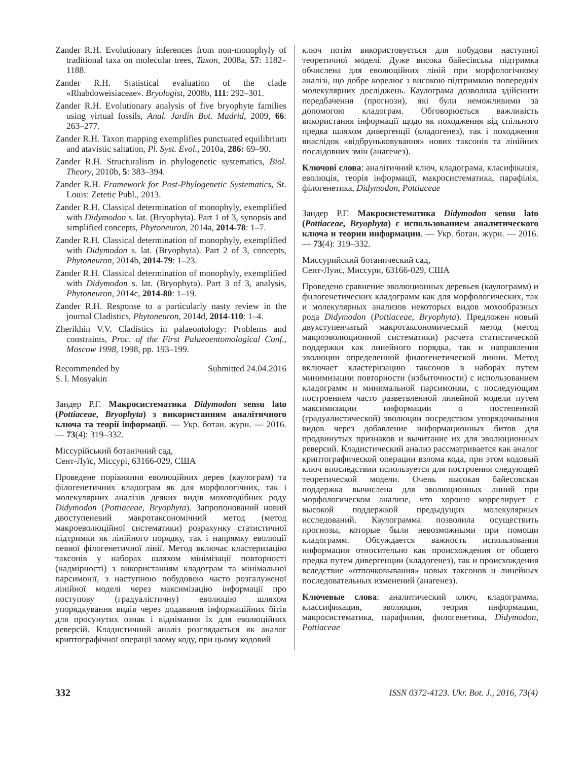Zander R.H. Evolutionary inferences from non-monophyly of traditional taxa on molecular trees, Taxon, 2008a, 57: 1182–1188.
Zander R.H. Statistical evaluation of the clade «Rhabdoweisiaceae». Bryologist, 2008b, 111: 292–301.
Zander R.H. Evolutionary analysis of five bryophyte families using virtual fossils, Anal. Jardín Bot. Madrid, 2009, 66: 263–277.
Zander R.H. Taxon mapping exemplifies punctuated equilibrium and atavistic saltation, Pl. Syst. Evol., 2010a, 286: 69–90.
Zander R.H. Structuralism in phylogenetic systematics, Biol. Theory, 2010b, 5: 383–394.
Zander R.H. Framework for Post-Phylogenetic Systematics, St. Louis: Zetetic Publ., 2013.
Zander R.H. Classical determination of monophyly, exemplified with Didymodon s. lat. (Bryophyta). Part 1 of 3, synopsis and simplified concepts, Phytoneuron, 2014a, 2014-78: 1–7.
Zander R.H. Classical determination of monophyly, exemplified with Didymodon s. lat. (Bryophyta). Part 2 of 3, concepts, Phytoneuron, 2014b, 2014-79: 1–23.
Zander R.H. Classical determination of monophyly, exemplified with Didymodon s. lat. (Bryophyta). Part 3 of 3, analysis, Phytoneuron, 2014c, 2014-80: 1–19.
Zander R.H. Response to a particularly nasty review in the journal Cladistics, Phytoneuron, 2014d, 2014-110: 1–4.
Zherikhin V.V. Cladistics in palaeontology: Problems and constraints, Proc. of the First Palaeoentomological Conf., Moscow 1998, 1998, pp. 193–199.
Recommended by Submitted 24.04.2016
S. l. Mosyakin
Зандер Р.Г. Макросистематика Didymodon sensu lato (Pottiaceae, Bryophyta) з використанням аналітичного ключа та теорії інформації. — Укр. ботан. журн. — 2016. — 73(4): 319–332.
Міссурійський ботанічний сад,
Сент-Луїс, Міссурі, 63166-029, США
Проведене порівняння еволюційних дерев (каулограм) та філогенетичних кладограм як для морфологічних, так і молекулярних аналізів деяких видів мохоподібних роду Didymodon (Pottiaceae, Bryophyta). Запропонований новий двоступеневий макротаксономічний метод (метод макроеволюційної систематики) розрахунку статистичної підтримки як лінійного порядку, так і напрямку еволюції певної філогенетичної лінії. Метод включає кластеризацію таксонів у наборах шляхом мінімізації повторності (надмірності) з використанням кладограм та мінімальної парсимонії, з наступною побудовою часто розгалуженої лінійної моделі через максимізацію інформації про поступову (градуалістичну) еволюцію шляхом упорядкування видів через додавання інформаційних бітів для просунутих ознак і віднімання їх для еволюційних реверсій. Кладистичний аналіз розглядається як аналог криптографічної операції злому коду, при цьому кодовий
ключ потім використовується для побудови наступної теоретичної моделі. Дуже висока байесівська підтримка обчислена для еволюційних ліній при морфологічному аналізі, що добре корелює з високою підтримкою попередніх молекулярних досліджень. Каулограма дозволила здійснити передбачення (прогнози), які були неможливими за допомогою кладограм. Обговорюється важливість використання інформації щодо як походження від спільного предка шляхом дивергенції (кладогенез), так і походження внаслідок «відбруньковування» нових таксонів та лінійних послідовних змін (анагенез).
Ключові слова: аналітичний ключ, кладограма, класифікація, еволюція, теорія інформації, макросистематика, парафілія, філогенетика, Didymodon, Pottiaceae
Зандер Р.Г. Макросистематика Didymodon sensu lato (Pottiaceae, Bryophyta) с использованием аналитического ключа и теории информации. — Укр. ботан. журн. — 2016. — 73(4): 319–332.
Миссурийский ботанический сад,
Сент-Луис, Миссури, 63166-029, США
Проведено сравнение эволюционных деревьев (каулограмм) и филогенетических кладограмм как для морфологических, так и молекулярных анализов некоторых видов мохообразных рода Didymodon (Pottiaceae, Bryophyta). Предложен новый двухступенчатый макротаксономический метод (метод макроэволюционной систематики) расчета статистической поддержки как линейного порядка, так и направления эволюции определенной филогенетической линии. Метод включает кластеризацию таксонов в наборах путем минимизации повторности (избыточности) с использованием кладограмм и минимальной парсимонии, с последующим построением часто разветвленной линейной модели путем максимизации информации о постепенной (градуалистической) эволюции посредством упорядочивания видов через добавление информационных битов для продвинутых признаков и вычитание их для эволюционных реверсий. Кладистический анализ рассматривается как аналог криптографической операции взлома кода, при этом кодовый ключ впоследствии используется для построения следующей теоретической модели. Очень высокая байесовская поддержка вычислена для эволюционных линий при морфологическом анализе, что хорошо коррелирует с высокой поддержкой предыдущих молекулярных исследований. Каулограмма позволила осуществить прогнозы, которые были невозможными при помощи кладограмм. Обсуждается важность использования информации относительно как происхождения от общего предка путем дивергенции (кладогенез), так и происхождения вследствие «отпочковывания» новых таксонов и линейных последовательных изменений (анагенез).
Ключевые слова: аналитический ключ, кладограмма, классификация, эволюция, теория информации, макросистематика, парафилия, филогенетика, Didymodon, Pottiaceae
332 ISSN 0372-4123. Ukr. Bot. J., 2016, 73(4)